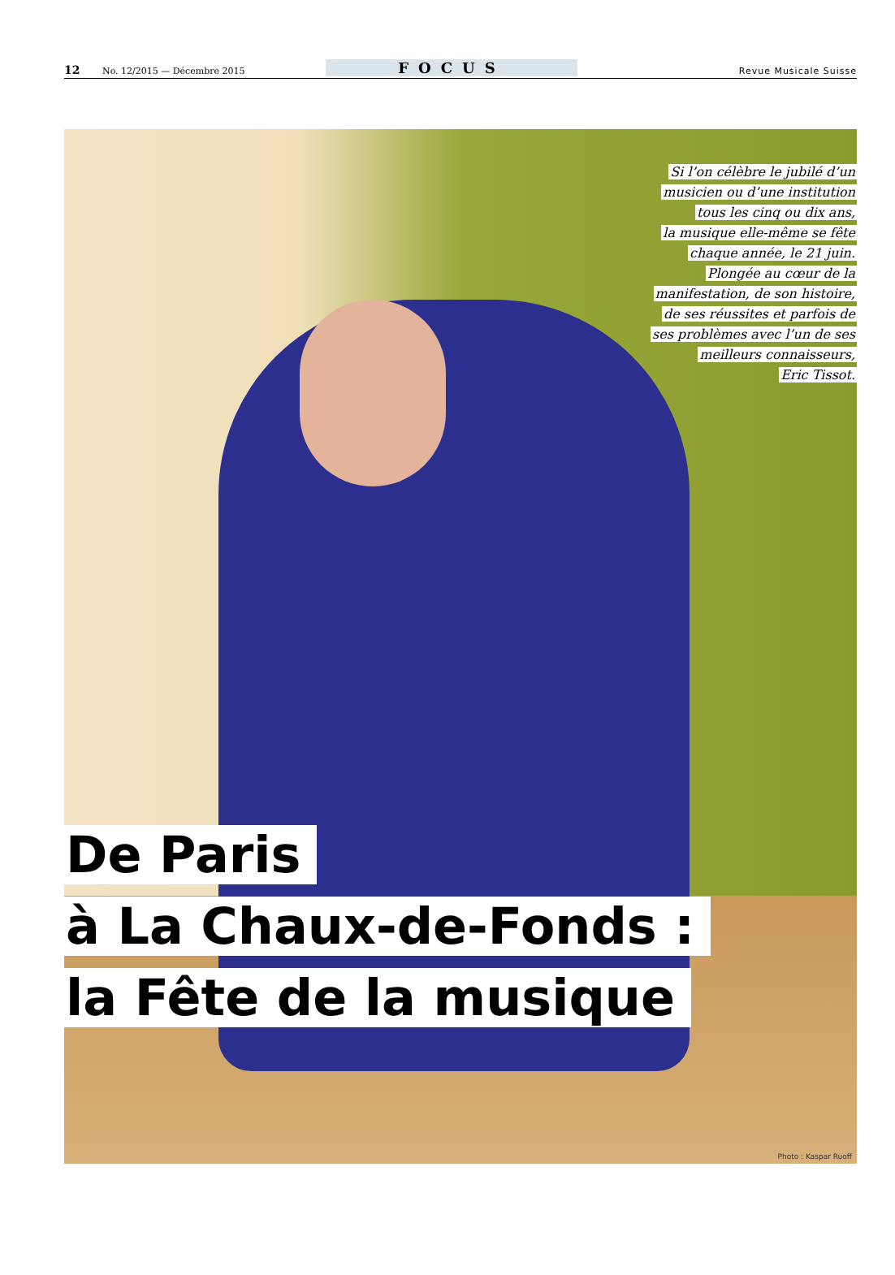12 No. 12/2015 — Décembre 2015 FOCUS Revue Musicale Suisse
Si l’on célèbre le jubilé d’un
musicien ou d’une institution
tous les cinq ou dix ans,
la musique elle-même se fête
chaque année, le 21 juin.
Plongée au cœur de la
manifestation, de son histoire,
de ses réussites et parfois de
ses problèmes avec l’un de ses
meilleurs connaisseurs,
Eric Tissot.
De Paris
à La Chaux-de-Fonds :
la Fête de la musique
Photo : Kaspar Ruoff